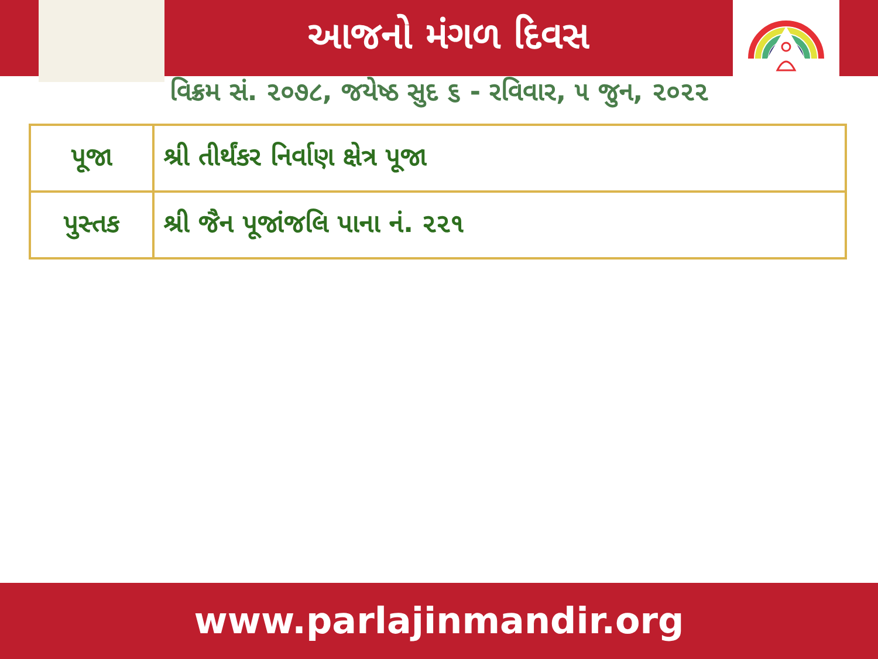આજનો મંગળ દિવસ
વિક્રમ સં. ૨૦૭૮, જયેષ્ઠ સુદ ૬ - રવિવાર, ૫ જુન, ૨૦૨૨
| પૂજા | શ્રી તીર્થંકર નિર્વાણ ક્ષેત્ર પૂજા |
| પુસ્તક | શ્રી જૈન પૂજાંજલિ પાના નં. ૨૨૧ |
www.parlajinmandir.org